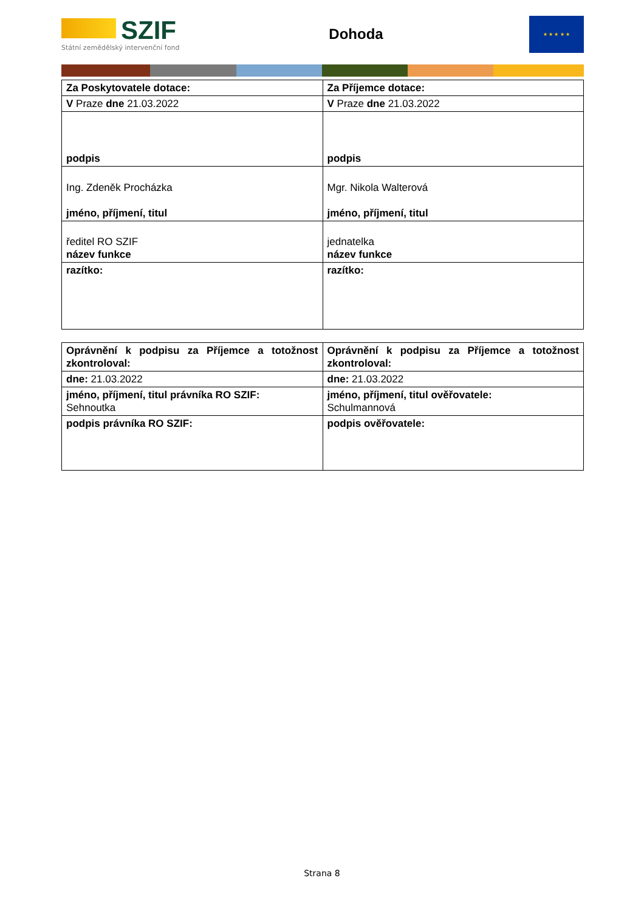SZIF
Státní zemědělský intervenční fond
Dohoda
★ ★ ★ ★ ★
| Za Poskytovatele dotace: | Za Příjemce dotace: |
| V Praze dne 21.03.2022 | V Praze dne 21.03.2022 |
| podpis | podpis |
| Ing. Zdeněk Procházka jméno, příjmení, titul | Mgr. Nikola Walterová jméno, příjmení, titul |
| ředitel RO SZIF název funkce | jednatelka název funkce |
| razítko: | razítko: |
| Oprávnění k podpisu za Příjemce a totožnost zkontroloval: | Oprávnění k podpisu za Příjemce a totožnost zkontroloval: |
| dne: 21.03.2022 | dne: 21.03.2022 |
| jméno, příjmení, titul právníka RO SZIF: Sehnoutka | jméno, příjmení, titul ověřovatele: Schulmannová |
| podpis právníka RO SZIF: | podpis ověřovatele: |
Strana 8